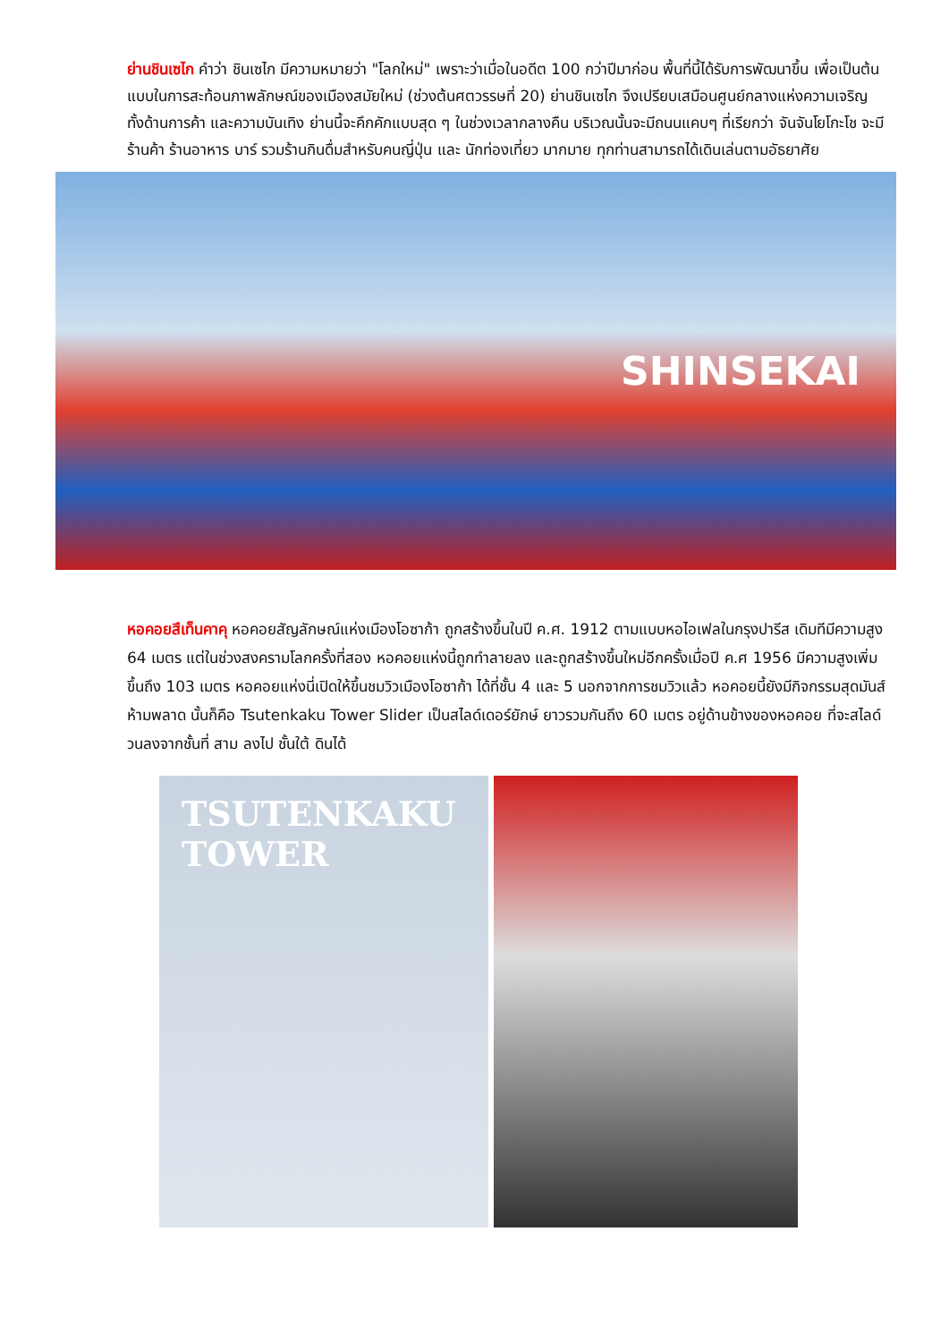ย่านชินเซไก คำว่า ชินเซไก มีความหมายว่า "โลกใหม่" เพราะว่าเมื่อในอดีต 100 กว่าปีมาก่อน พื้นที่นี้ได้รับการพัฒนาขึ้น เพื่อเป็นต้นแบบในการสะท้อนภาพลักษณ์ของเมืองสมัยใหม่ (ช่วงต้นศตวรรษที่ 20) ย่านชินเซไก จึงเปรียบเสมือนศูนย์กลางแห่งความเจริญ ทั้งด้านการค้า และความบันเทิง ย่านนี้จะคึกคักแบบสุด ๆ ในช่วงเวลากลางคืน บริเวณนั้นจะมีถนนแคบๆ ที่เรียกว่า จันจันโยโกะโช จะมีร้านค้า ร้านอาหาร บาร์ รวมร้านกินดื่มสำหรับคนญี่ปุ่น และ นักท่องเที่ยว มากมาย ทุกท่านสามารถได้เดินเล่นตามอัธยาศัย
SHINSEKAI
หอคอยสึเท็นคาคุ หอคอยสัญลักษณ์แห่งเมืองโอซาก้า ถูกสร้างขึ้นในปี ค.ศ. 1912 ตามแบบหอไอเฟลในกรุงปารีส เดิมทีมีความสูง 64 เมตร แต่ในช่วงสงครามโลกครั้งที่สอง หอคอยแห่งนี้ถูกทำลายลง และถูกสร้างขึ้นใหม่อีกครั้งเมื่อปี ค.ศ 1956 มีความสูงเพิ่มขึ้นถึง 103 เมตร หอคอยแห่งนี่เปิดให้ขึ้นชมวิวเมืองโอซาก้า ได้ที่ชั้น 4 และ 5 นอกจากการชมวิวแล้ว หอคอยนี้ยังมีกิจกรรมสุดมันส์ห้ามพลาด นั้นก็คือ Tsutenkaku Tower Slider เป็นสไลด์เดอร์ยักษ์ ยาวรวมกันถึง 60 เมตร อยู่ด้านข้างของหอคอย ที่จะสไลด์วนลงจากชั้นที่ สาม ลงไป ชั้นใต้ ดินได้
TSUTENKAKU
TOWER